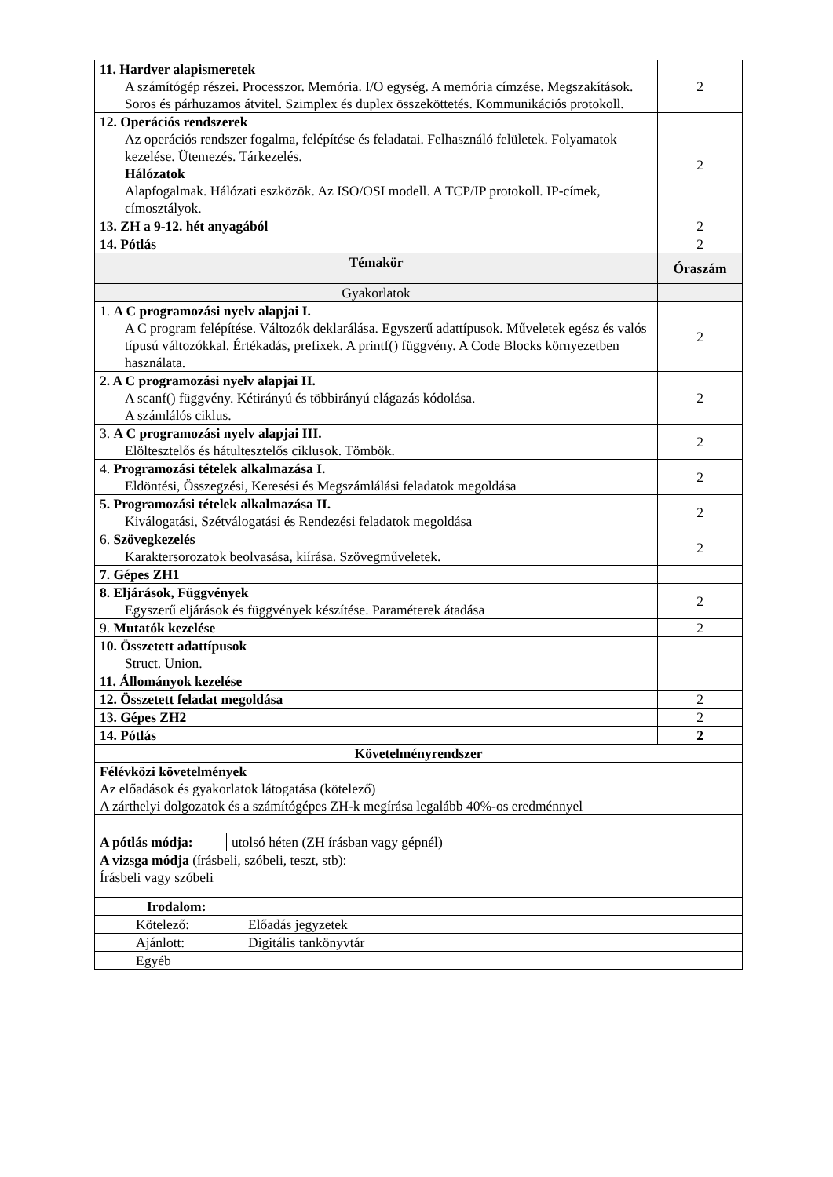| 11. Hardver alapismeretek A számítógép részei. Processzor. Memória. I/O egység. A memória címzése. Megszakítások. Soros és párhuzamos átvitel. Szimplex és duplex összeköttetés. Kommunikációs protokoll. | 2 |
| 12. Operációs rendszerek Az operációs rendszer fogalma, felépítése és feladatai. Felhasználó felületek. Folyamatok kezelése. Ütemezés. Tárkezelés. Hálózatok Alapfogalmak. Hálózati eszközök. Az ISO/OSI modell. A TCP/IP protokoll. IP-címek, címosztályok. | 2 |
| 13. ZH a 9-12. hét anyagából | 2 |
| 14. Pótlás | 2 |
| Témakör | Óraszám |
| Gyakorlatok | |
| 1. A C programozási nyelv alapjai I. A C program felépítése. Változók deklarálása. Egyszerű adattípusok. Műveletek egész és valós típusú változókkal. Értékadás, prefixek. A printf() függvény. A Code Blocks környezetben használata. | 2 |
| 2. A C programozási nyelv alapjai II. A scanf() függvény. Kétirányú és többirányú elágazás kódolása. A számlálós ciklus. | 2 |
| 3. A C programozási nyelv alapjai III. Elöltesztelős és hátultesztelős ciklusok. Tömbök. | 2 |
| 4. Programozási tételek alkalmazása I. Eldöntési, Összegzési, Keresési és Megszámlálási feladatok megoldása | 2 |
| 5. Programozási tételek alkalmazása II. Kiválogatási, Szétválogatási és Rendezési feladatok megoldása | 2 |
| 6. Szövegkezelés Karaktersorozatok beolvasása, kiírása. Szövegműveletek. | 2 |
| 7. Gépes ZH1 | |
| 8. Eljárások, Függvények Egyszerű eljárások és függvények készítése. Paraméterek átadása | 2 |
| 9. Mutatók kezelése | 2 |
| 10. Összetett adattípusok Struct. Union. | |
| 11. Állományok kezelése | |
| 12. Összetett feladat megoldása | 2 |
| 13. Gépes ZH2 | 2 |
| 14. Pótlás | 2 |
| Követelményrendszer | |
| Félévközi követelmények Az előadások és gyakorlatok látogatása (kötelező) A zárthelyi dolgozatok és a számítógépes ZH-k megírása legalább 40%-os eredménnyel | |
| A pótlás módja: | utolsó héten (ZH írásban vagy gépnél) |
| A vizsga módja (írásbeli, szóbeli, teszt, stb): Írásbeli vagy szóbeli | |
| Irodalom: | |
| Kötelező: | Előadás jegyzetek |
| Ajánlott: | Digitális tankönyvtár |
| Egyéb | |